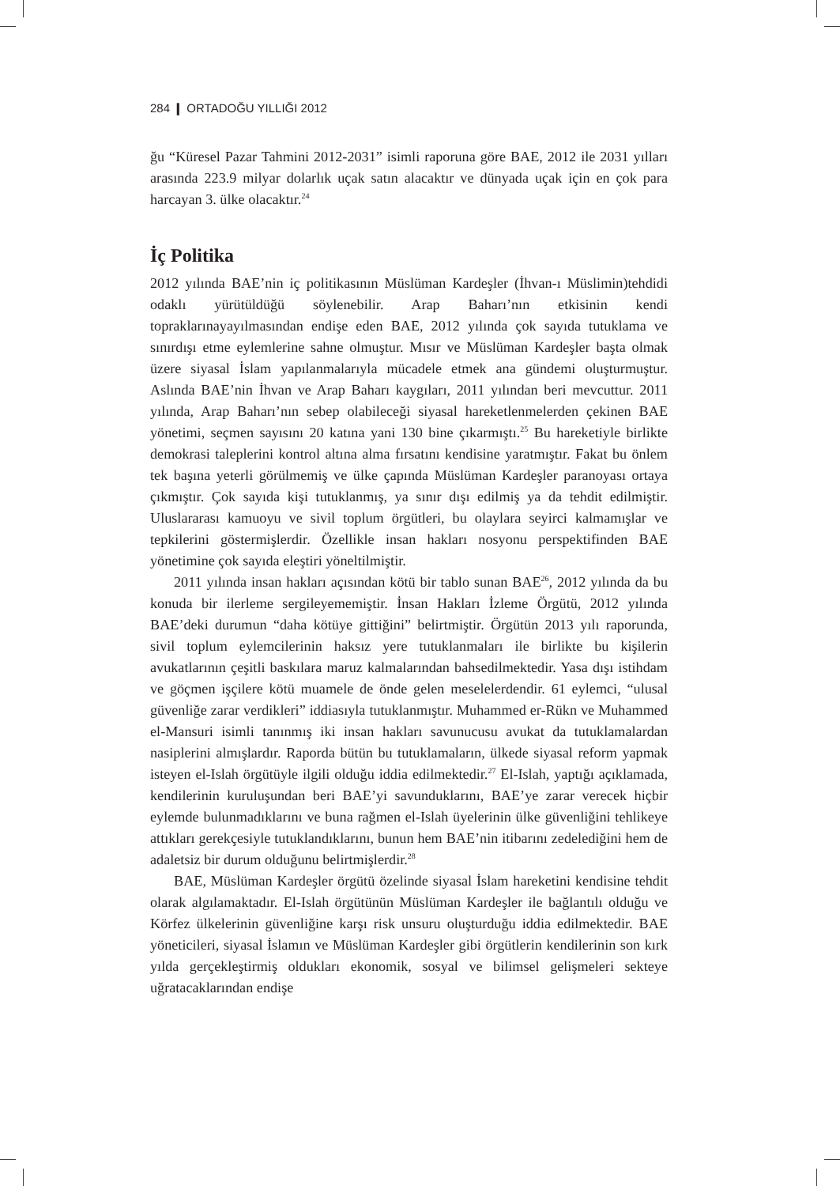284 ❙ ORTADOĞU YILLIĞI 2012
ğu “Küresel Pazar Tahmini 2012-2031” isimli raporuna göre BAE, 2012 ile 2031 yılları arasında 223.9 milyar dolarlık uçak satın alacaktır ve dünyada uçak için en çok para harcayan 3. ülke olacaktır.<sup>24</sup>
İç Politika
2012 yılında BAE’nin iç politikasının Müslüman Kardeşler (İhvan-ı Müslimin)tehdidi odaklı yürütüldüğü söylenebilir. Arap Baharı’nın etkisinin kendi topraklarınayayılmasından endişe eden BAE, 2012 yılında çok sayıda tutuklama ve sınırdışı etme eylemlerine sahne olmuştur. Mısır ve Müslüman Kardeşler başta olmak üzere siyasal İslam yapılanmalarıyla mücadele etmek ana gündemi oluşturmuştur. Aslında BAE’nin İhvan ve Arap Baharı kaygıları, 2011 yılından beri mevcuttur. 2011 yılında, Arap Baharı’nın sebep olabileceği siyasal hareketlenmelerden çekinen BAE yönetimi, seçmen sayısını 20 katına yani 130 bine çıkarmıştı.<sup>25</sup> Bu hareketiyle birlikte demokrasi taleplerini kontrol altına alma fırsatını kendisine yaratmıştır. Fakat bu önlem tek başına yeterli görülmemiş ve ülke çapında Müslüman Kardeşler paranoyası ortaya çıkmıştır. Çok sayıda kişi tutuklanmış, ya sınır dışı edilmiş ya da tehdit edilmiştir. Uluslararası kamuoyu ve sivil toplum örgütleri, bu olaylara seyirci kalmamışlar ve tepkilerini göstermişlerdir. Özellikle insan hakları nosyonu perspektifinden BAE yönetimine çok sayıda eleştiri yöneltilmiştir.
2011 yılında insan hakları açısından kötü bir tablo sunan BAE<sup>26</sup>, 2012 yılında da bu konuda bir ilerleme sergileyememiştir. İnsan Hakları İzleme Örgütü, 2012 yılında BAE’deki durumun “daha kötüye gittiğini” belirtmiştir. Örgütün 2013 yılı raporunda, sivil toplum eylemcilerinin haksız yere tutuklanmaları ile birlikte bu kişilerin avukatlarının çeşitli baskılara maruz kalmalarından bahsedilmektedir. Yasa dışı istihdam ve göçmen işçilere kötü muamele de önde gelen meselelerdendir. 61 eylemci, “ulusal güvenliğe zarar verdikleri” iddiasıyla tutuklanmıştır. Muhammed er-Rükn ve Muhammed el-Mansuri isimli tanınmış iki insan hakları savunucusu avukat da tutuklamalardan nasiplerini almışlardır. Raporda bütün bu tutuklamaların, ülkede siyasal reform yapmak isteyen el-Islah örgütüyle ilgili olduğu iddia edilmektedir.<sup>27</sup> El-Islah, yaptığı açıklamada, kendilerinin kuruluşundan beri BAE’yi savunduklarını, BAE’ye zarar verecek hiçbir eylemde bulunmadıklarını ve buna rağmen el-Islah üyelerinin ülke güvenliğini tehlikeye attıkları gerekçesiyle tutuklandıklarını, bunun hem BAE’nin itibarını zedelediğini hem de adaletsiz bir durum olduğunu belirtmişlerdir.<sup>28</sup>
BAE, Müslüman Kardeşler örgütü özelinde siyasal İslam hareketini kendisine tehdit olarak algılamaktadır. El-Islah örgütünün Müslüman Kardeşler ile bağlantılı olduğu ve Körfez ülkelerinin güvenliğine karşı risk unsuru oluşturduğu iddia edilmektedir. BAE yöneticileri, siyasal İslamın ve Müslüman Kardeşler gibi örgütlerin kendilerinin son kırk yılda gerçekleştirmiş oldukları ekonomik, sosyal ve bilimsel gelişmeleri sekteye uğratacaklarından endişe